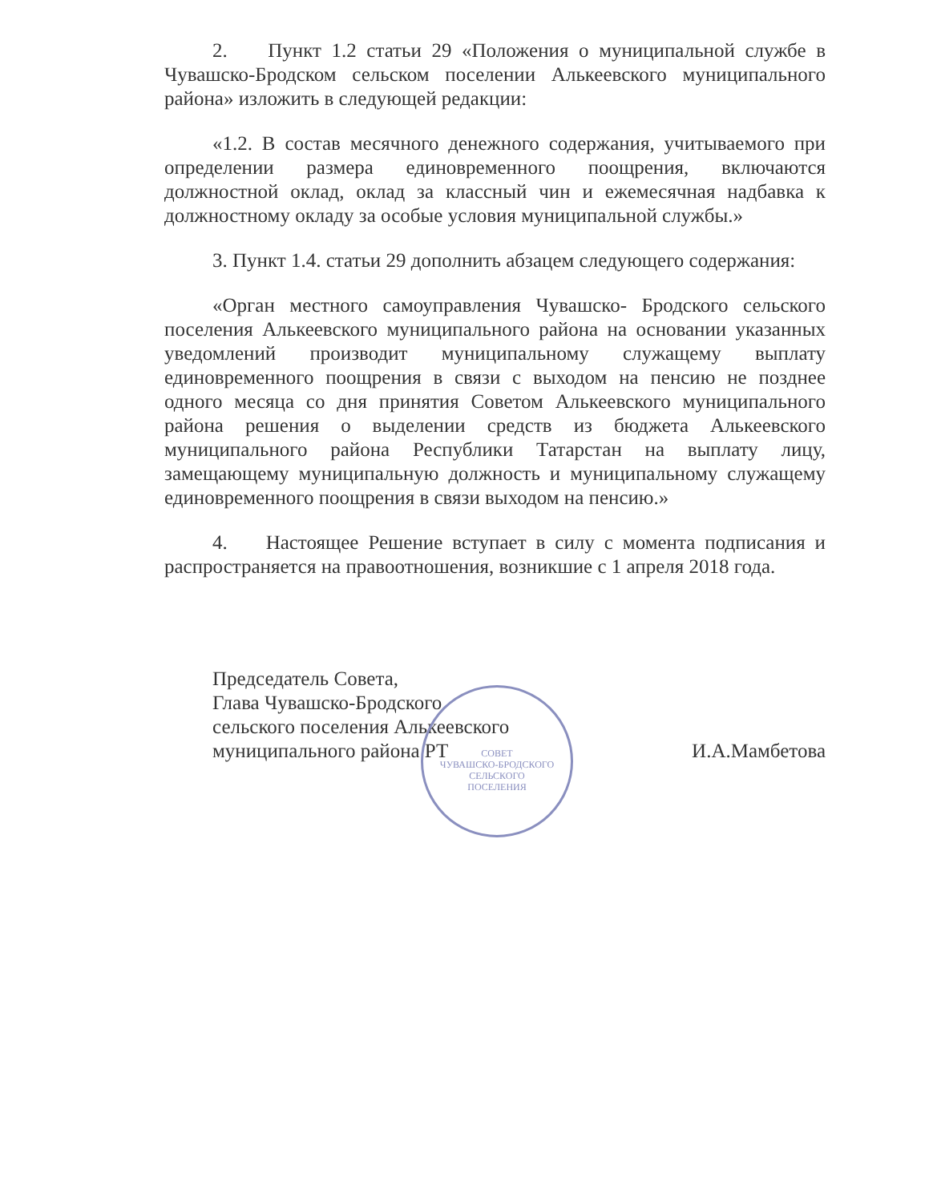2. Пункт 1.2 статьи 29 «Положения о муниципальной службе в Чувашско-Бродском сельском поселении Алькеевского муниципального района» изложить в следующей редакции:
«1.2. В состав месячного денежного содержания, учитываемого при определении размера единовременного поощрения, включаются должностной оклад, оклад за классный чин и ежемесячная надбавка к должностному окладу за особые условия муниципальной службы.»
3. Пункт 1.4. статьи 29 дополнить абзацем следующего содержания:
«Орган местного самоуправления Чувашско- Бродского сельского поселения Алькеевского муниципального района на основании указанных уведомлений производит муниципальному служащему выплату единовременного поощрения в связи с выходом на пенсию не позднее одного месяца со дня принятия Советом Алькеевского муниципального района решения о выделении средств из бюджета Алькеевского муниципального района Республики Татарстан на выплату лицу, замещающему муниципальную должность и муниципальному служащему единовременного поощрения в связи выходом на пенсию.»
4. Настоящее Решение вступает в силу с момента подписания и распространяется на правоотношения, возникшие с 1 апреля 2018 года.
Председатель Совета,
Глава Чувашско-Бродского
сельского поселения Алькеевского
муниципального района РТ
И.А.Мамбетова
СОВЕТ
ЧУВАШСКО-БРОДСКОГО
СЕЛЬСКОГО
ПОСЕЛЕНИЯ